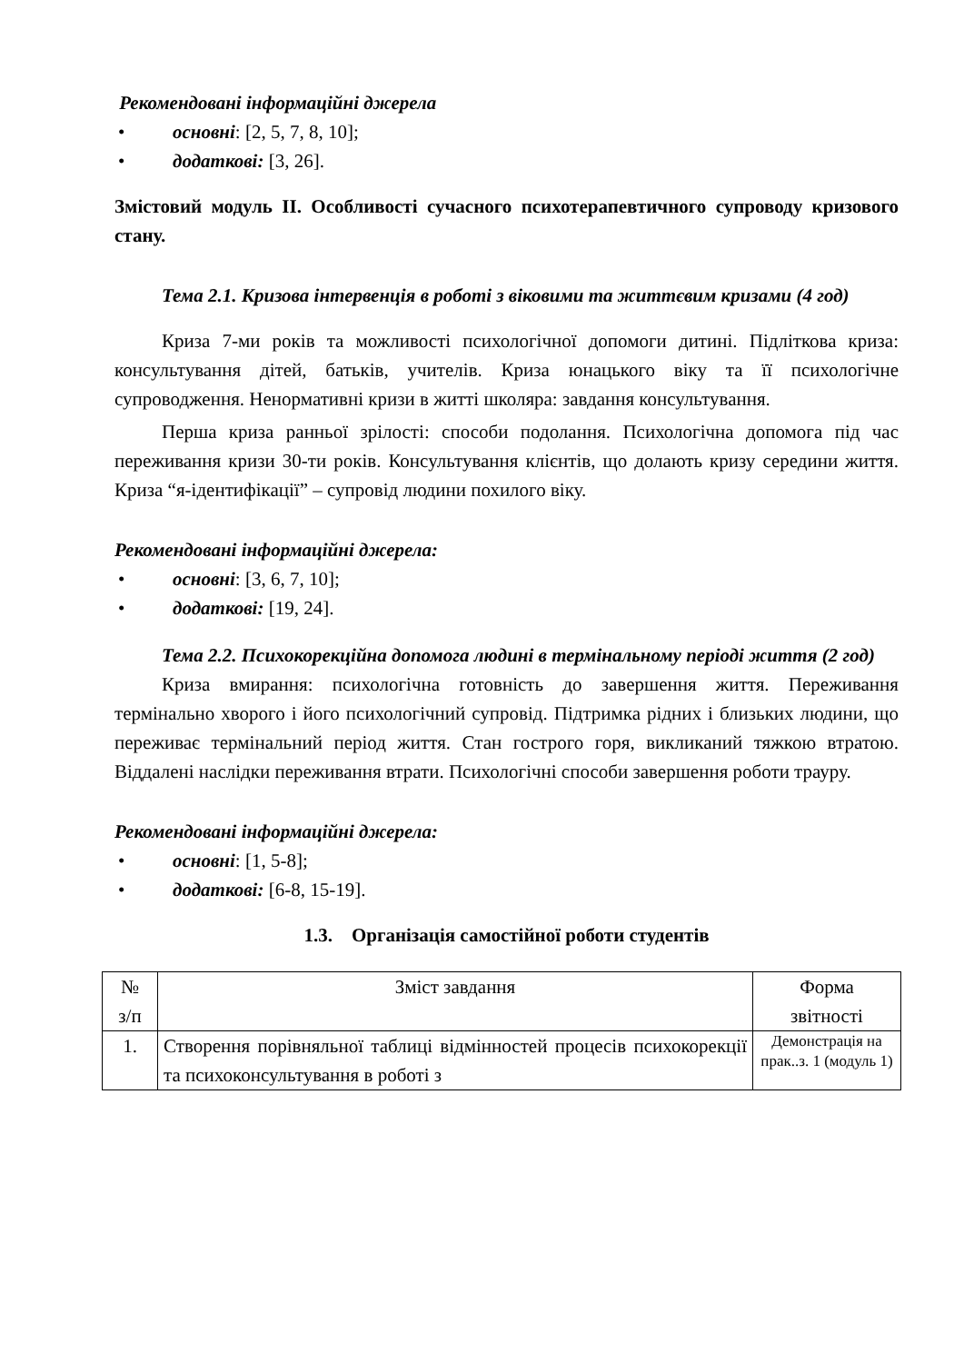Рекомендовані інформаційні джерела
• основні: [2, 5, 7, 8, 10];
• додаткові: [3, 26].
Змістовий модуль II. Особливості сучасного психотерапевтичного супроводу кризового стану.
Тема 2.1. Кризова інтервенція в роботі з віковими та життєвим кризами (4 год)
Криза 7-ми років та можливості психологічної допомоги дитині. Підліткова криза: консультування дітей, батьків, учителів. Криза юнацького віку та її психологічне супроводження. Ненормативні кризи в житті школяра: завдання консультування.
Перша криза ранньої зрілості: способи подолання. Психологічна допомога під час переживання кризи 30-ти років. Консультування клієнтів, що долають кризу середини життя. Криза “я-ідентифікації” – супровід людини похилого віку.
Рекомендовані інформаційні джерела:
• основні: [3, 6, 7, 10];
• додаткові: [19, 24].
Тема 2.2. Психокорекційна допомога людині в термінальному періоді життя (2 год)
Криза вмирання: психологічна готовність до завершення життя. Переживання термінально хворого і його психологічний супровід. Підтримка рідних і близьких людини, що переживає термінальний період життя. Стан гострого горя, викликаний тяжкою втратою. Віддалені наслідки переживання втрати. Психологічні способи завершення роботи трауру.
Рекомендовані інформаційні джерела:
• основні: [1, 5-8];
• додаткові: [6-8, 15-19].
1.3. Організація самостійної роботи студентів
| № з/п | Зміст завдання | Форма звітності |
| 1. | Створення порівняльної таблиці відмінностей процесів психокорекції та психоконсультування в роботі з | Демонстрація на прак..з. 1 (модуль 1) |